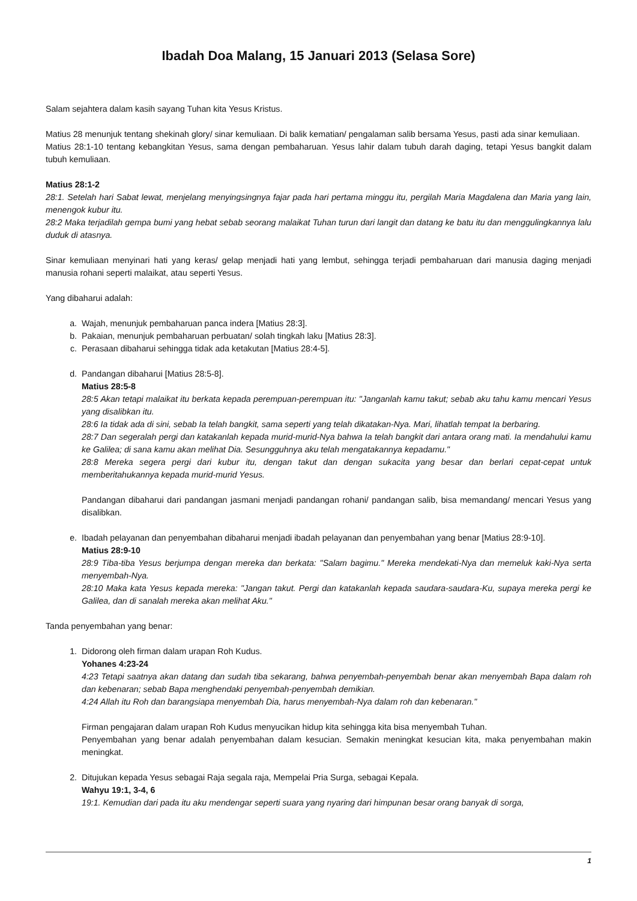Ibadah Doa Malang, 15 Januari 2013 (Selasa Sore)
Salam sejahtera dalam kasih sayang Tuhan kita Yesus Kristus.
Matius 28 menunjuk tentang shekinah glory/ sinar kemuliaan. Di balik kematian/ pengalaman salib bersama Yesus, pasti ada sinar kemuliaan.
Matius 28:1-10 tentang kebangkitan Yesus, sama dengan pembaharuan. Yesus lahir dalam tubuh darah daging, tetapi Yesus bangkit dalam tubuh kemuliaan.
Matius 28:1-2
28:1. Setelah hari Sabat lewat, menjelang menyingsingnya fajar pada hari pertama minggu itu, pergilah Maria Magdalena dan Maria yang lain, menengok kubur itu.
28:2 Maka terjadilah gempa bumi yang hebat sebab seorang malaikat Tuhan turun dari langit dan datang ke batu itu dan menggulingkannya lalu duduk di atasnya.
Sinar kemuliaan menyinari hati yang keras/ gelap menjadi hati yang lembut, sehingga terjadi pembaharuan dari manusia daging menjadi manusia rohani seperti malaikat, atau seperti Yesus.
Yang dibaharui adalah:
a. Wajah, menunjuk pembaharuan panca indera [Matius 28:3].
b. Pakaian, menunjuk pembaharuan perbuatan/ solah tingkah laku [Matius 28:3].
c. Perasaan dibaharui sehingga tidak ada ketakutan [Matius 28:4-5].
d. Pandangan dibaharui [Matius 28:5-8].
Matius 28:5-8
28:5 Akan tetapi malaikat itu berkata kepada perempuan-perempuan itu: "Janganlah kamu takut; sebab aku tahu kamu mencari Yesus yang disalibkan itu.
28:6 Ia tidak ada di sini, sebab Ia telah bangkit, sama seperti yang telah dikatakan-Nya. Mari, lihatlah tempat Ia berbaring.
28:7 Dan segeralah pergi dan katakanlah kepada murid-murid-Nya bahwa Ia telah bangkit dari antara orang mati. Ia mendahului kamu ke Galilea; di sana kamu akan melihat Dia. Sesungguhnya aku telah mengatakannya kepadamu."
28:8 Mereka segera pergi dari kubur itu, dengan takut dan dengan sukacita yang besar dan berlari cepat-cepat untuk memberitahukannya kepada murid-murid Yesus.
Pandangan dibaharui dari pandangan jasmani menjadi pandangan rohani/ pandangan salib, bisa memandang/ mencari Yesus yang disalibkan.
e. Ibadah pelayanan dan penyembahan dibaharui menjadi ibadah pelayanan dan penyembahan yang benar [Matius 28:9-10].
Matius 28:9-10
28:9 Tiba-tiba Yesus berjumpa dengan mereka dan berkata: "Salam bagimu." Mereka mendekati-Nya dan memeluk kaki-Nya serta menyembah-Nya.
28:10 Maka kata Yesus kepada mereka: "Jangan takut. Pergi dan katakanlah kepada saudara-saudara-Ku, supaya mereka pergi ke Galilea, dan di sanalah mereka akan melihat Aku."
Tanda penyembahan yang benar:
1. Didorong oleh firman dalam urapan Roh Kudus.
Yohanes 4:23-24
4:23 Tetapi saatnya akan datang dan sudah tiba sekarang, bahwa penyembah-penyembah benar akan menyembah Bapa dalam roh dan kebenaran; sebab Bapa menghendaki penyembah-penyembah demikian.
4:24 Allah itu Roh dan barangsiapa menyembah Dia, harus menyembah-Nya dalam roh dan kebenaran."
Firman pengajaran dalam urapan Roh Kudus menyucikan hidup kita sehingga kita bisa menyembah Tuhan.
Penyembahan yang benar adalah penyembahan dalam kesucian. Semakin meningkat kesucian kita, maka penyembahan makin meningkat.
2. Ditujukan kepada Yesus sebagai Raja segala raja, Mempelai Pria Surga, sebagai Kepala.
Wahyu 19:1, 3-4, 6
19:1. Kemudian dari pada itu aku mendengar seperti suara yang nyaring dari himpunan besar orang banyak di sorga,
1